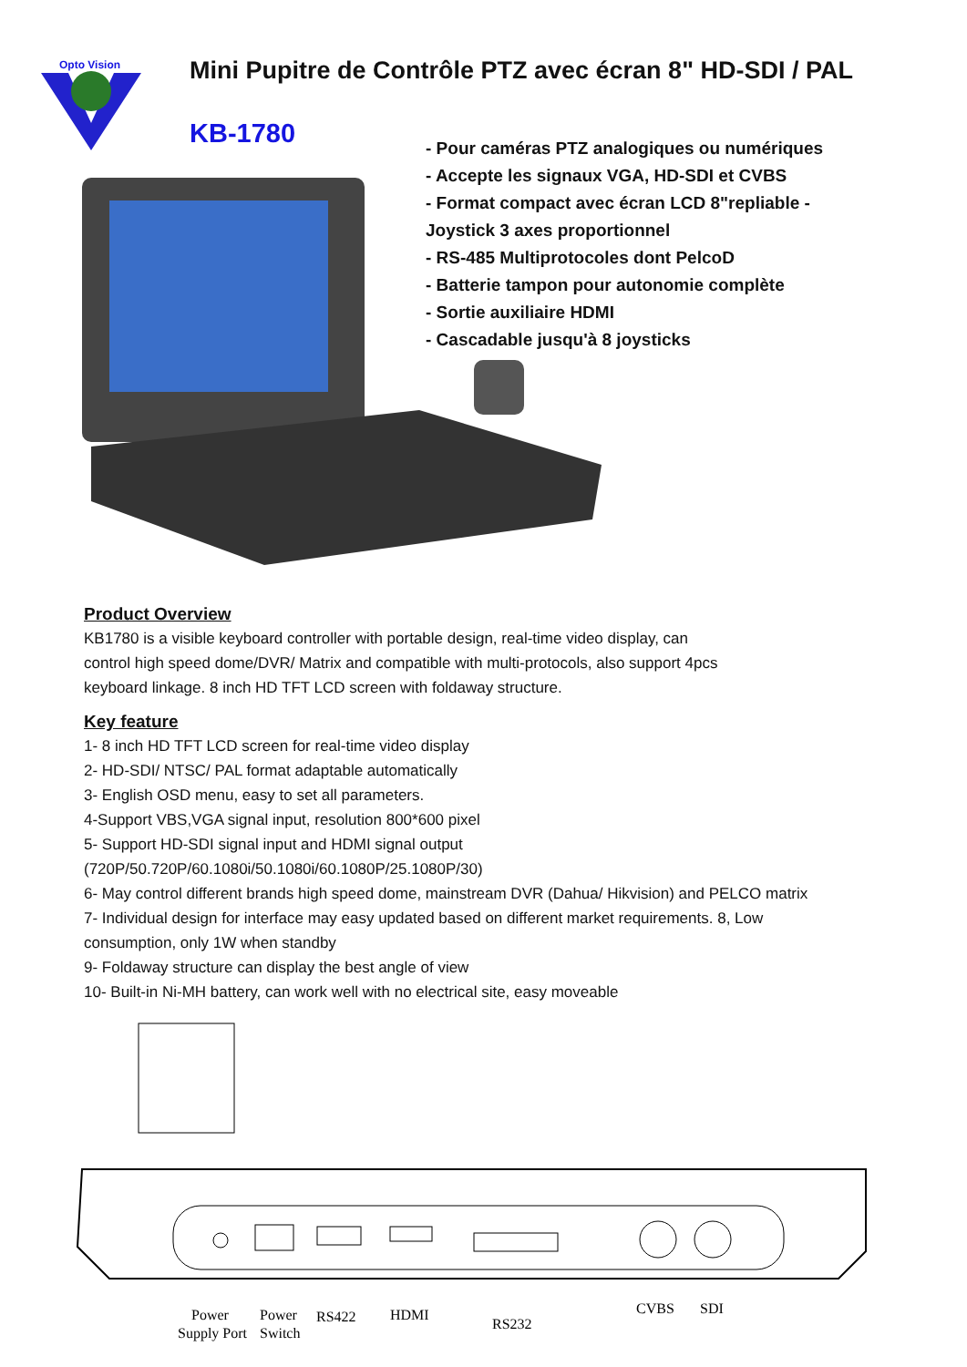Opto Vision
Mini Pupitre de Contrôle PTZ avec écran 8" HD-SDI / PAL
KB-1780
- Pour caméras PTZ analogiques ou numériques
- Accepte les signaux VGA, HD-SDI et CVBS
- Format compact avec écran LCD 8"repliable -
Joystick 3 axes proportionnel
- RS-485 Multiprotocoles dont PelcoD
- Batterie tampon pour autonomie complète
- Sortie auxiliaire HDMI
- Cascadable jusqu'à 8 joysticks
Product Overview
KB1780 is a visible keyboard controller with portable design, real-time video display, can
control high speed dome/DVR/ Matrix and compatible with multi-protocols, also support 4pcs
keyboard linkage. 8 inch HD TFT LCD screen with foldaway structure.
Key feature
1- 8 inch HD TFT LCD screen for real-time video display
2- HD-SDI/ NTSC/ PAL format adaptable automatically
3- English OSD menu, easy to set all parameters.
4-Support VBS,VGA signal input, resolution 800*600 pixel
5- Support HD-SDI signal input and HDMI signal output
(720P/50.720P/60.1080i/50.1080i/60.1080P/25.1080P/30)
6- May control different brands high speed dome, mainstream DVR (Dahua/ Hikvision) and PELCO matrix
7- Individual design for interface may easy updated based on different market requirements. 8, Low
consumption, only 1W when standby
9- Foldaway structure can display the best angle of view
10- Built-in Ni-MH battery, can work well with no electrical site, easy moveable
Power
Supply Port
Power
Switch
RS422
HDMI
RS232
CVBS
SDI